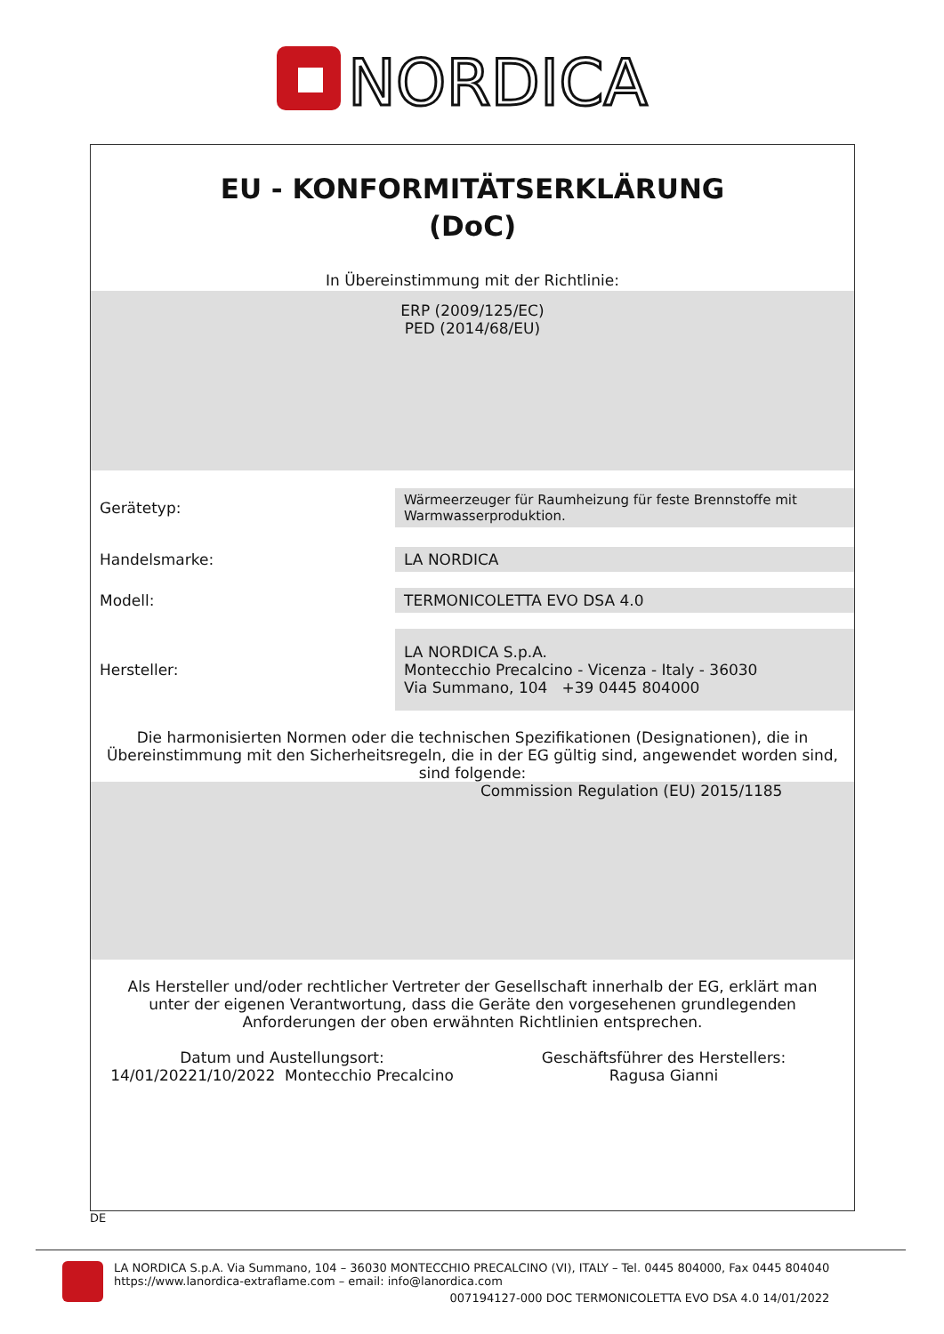NORDICA
EU - KONFORMITÄTSERKLÄRUNG
(DoC)
In Übereinstimmung mit der Richtlinie:
ERP (2009/125/EC)
PED (2014/68/EU)
| Gerätetyp: | Wärmeerzeuger für Raumheizung für feste Brennstoffe mit Warmwasserproduktion. |
| Handelsmarke: | LA NORDICA |
| Modell: | TERMONICOLETTA EVO DSA 4.0 |
| Hersteller: | LA NORDICA S.p.A. Montecchio Precalcino - Vicenza - Italy - 36030 Via Summano, 104 +39 0445 804000 |
Die harmonisierten Normen oder die technischen Spezifikationen (Designationen), die in Übereinstimmung mit den Sicherheitsregeln, die in der EG gültig sind, angewendet worden sind, sind folgende:
Commission Regulation (EU) 2015/1185
Als Hersteller und/oder rechtlicher Vertreter der Gesellschaft innerhalb der EG, erklärt man unter der eigenen Verantwortung, dass die Geräte den vorgesehenen grundlegenden Anforderungen der oben erwähnten Richtlinien entsprechen.
Datum und Austellungsort:
14/01/20221/10/2022 Montecchio Precalcino
Geschäftsführer des Herstellers:
Ragusa Gianni
DE
LA NORDICA S.p.A. Via Summano, 104 – 36030 MONTECCHIO PRECALCINO (VI), ITALY – Tel. 0445 804000, Fax 0445 804040
https://www.lanordica-extraflame.com – email: info@lanordica.com
007194127-000 DOC TERMONICOLETTA EVO DSA 4.0 14/01/2022